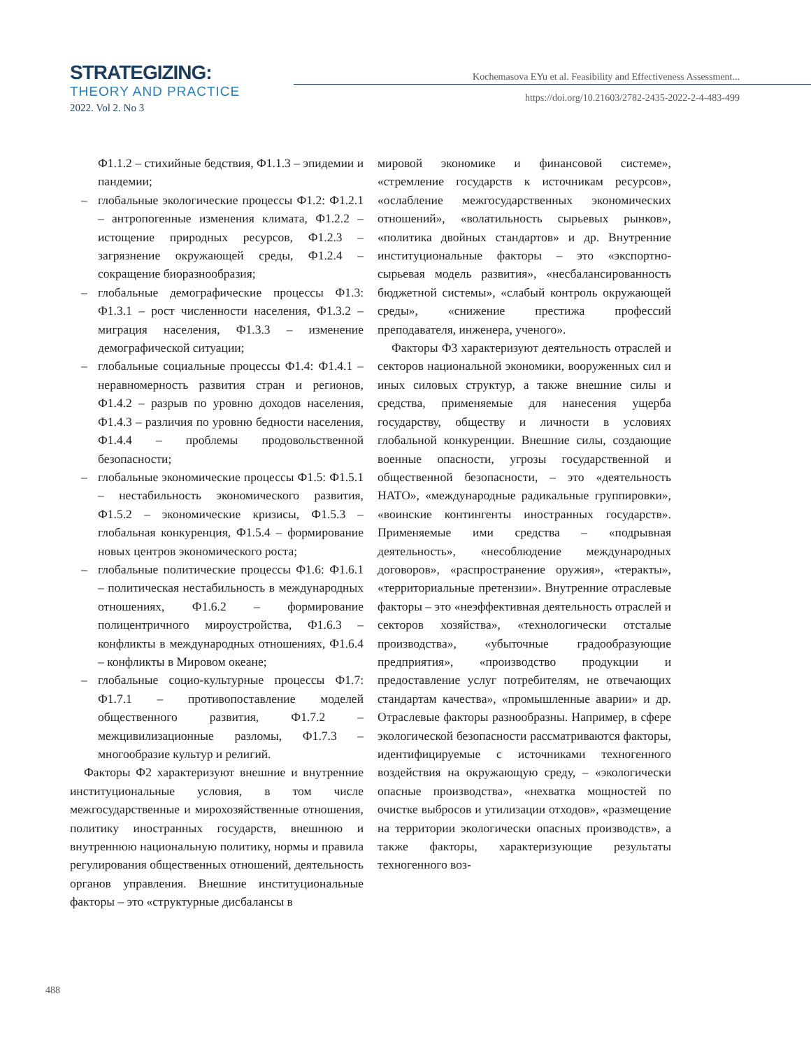STRATEGIZING:
THEORY AND PRACTICE
2022. Vol 2. No 3
Kochemasova EYu et al. Feasibility and Effectiveness Assessment...
https://doi.org/10.21603/2782-2435-2022-2-4-483-499
Ф1.1.2 – стихийные бедствия, Ф1.1.3 – эпидемии и пандемии;
– глобальные экологические процессы Ф1.2: Ф1.2.1 – антропогенные изменения климата, Ф1.2.2 – истощение природных ресурсов, Ф1.2.3 – загрязнение окружающей среды, Ф1.2.4 – сокращение биоразнообразия;
– глобальные демографические процессы Ф1.3: Ф1.3.1 – рост численности населения, Ф1.3.2 – миграция населения, Ф1.3.3 – изменение демографической ситуации;
– глобальные социальные процессы Ф1.4: Ф1.4.1 – неравномерность развития стран и регионов, Ф1.4.2 – разрыв по уровню доходов населения, Ф1.4.3 – различия по уровню бедности населения, Ф1.4.4 – проблемы продовольственной безопасности;
– глобальные экономические процессы Ф1.5: Ф1.5.1 – нестабильность экономического развития, Ф1.5.2 – экономические кризисы, Ф1.5.3 – глобальная конкуренция, Ф1.5.4 – формирование новых центров экономического роста;
– глобальные политические процессы Ф1.6: Ф1.6.1 – политическая нестабильность в международных отношениях, Ф1.6.2 – формирование полицентричного мироустройства, Ф1.6.3 – конфликты в международных отношениях, Ф1.6.4 – конфликты в Мировом океане;
– глобальные социо-культурные процессы Ф1.7: Ф1.7.1 – противопоставление моделей общественного развития, Ф1.7.2 – межцивилизационные разломы, Ф1.7.3 – многообразие культур и религий.
Факторы Ф2 характеризуют внешние и внутренние институциональные условия, в том числе межгосударственные и мирохозяйственные отношения, политику иностранных государств, внешнюю и внутреннюю национальную политику, нормы и правила регулирования общественных отношений, деятельность органов управления. Внешние институциональные факторы – это «структурные дисбалансы в
мировой экономике и финансовой системе», «стремление государств к источникам ресурсов», «ослабление межгосударственных экономических отношений», «волатильность сырьевых рынков», «политика двойных стандартов» и др. Внутренние институциональные факторы – это «экспортно-сырьевая модель развития», «несбалансированность бюджетной системы», «слабый контроль окружающей среды», «снижение престижа профессий преподавателя, инженера, ученого».
Факторы Ф3 характеризуют деятельность отраслей и секторов национальной экономики, вооруженных сил и иных силовых структур, а также внешние силы и средства, применяемые для нанесения ущерба государству, обществу и личности в условиях глобальной конкуренции. Внешние силы, создающие военные опасности, угрозы государственной и общественной безопасности, – это «деятельность НАТО», «международные радикальные группировки», «воинские контингенты иностранных государств». Применяемые ими средства – «подрывная деятельность», «несоблюдение международных договоров», «распространение оружия», «теракты», «территориальные претензии». Внутренние отраслевые факторы – это «неэффективная деятельность отраслей и секторов хозяйства», «технологически отсталые производства», «убыточные градообразующие предприятия», «производство продукции и предоставление услуг потребителям, не отвечающих стандартам качества», «промышленные аварии» и др. Отраслевые факторы разнообразны. Например, в сфере экологической безопасности рассматриваются факторы, идентифицируемые с источниками техногенного воздействия на окружающую среду, – «экологически опасные производства», «нехватка мощностей по очистке выбросов и утилизации отходов», «размещение на территории экологически опасных производств», а также факторы, характеризующие результаты техногенного воз-
488